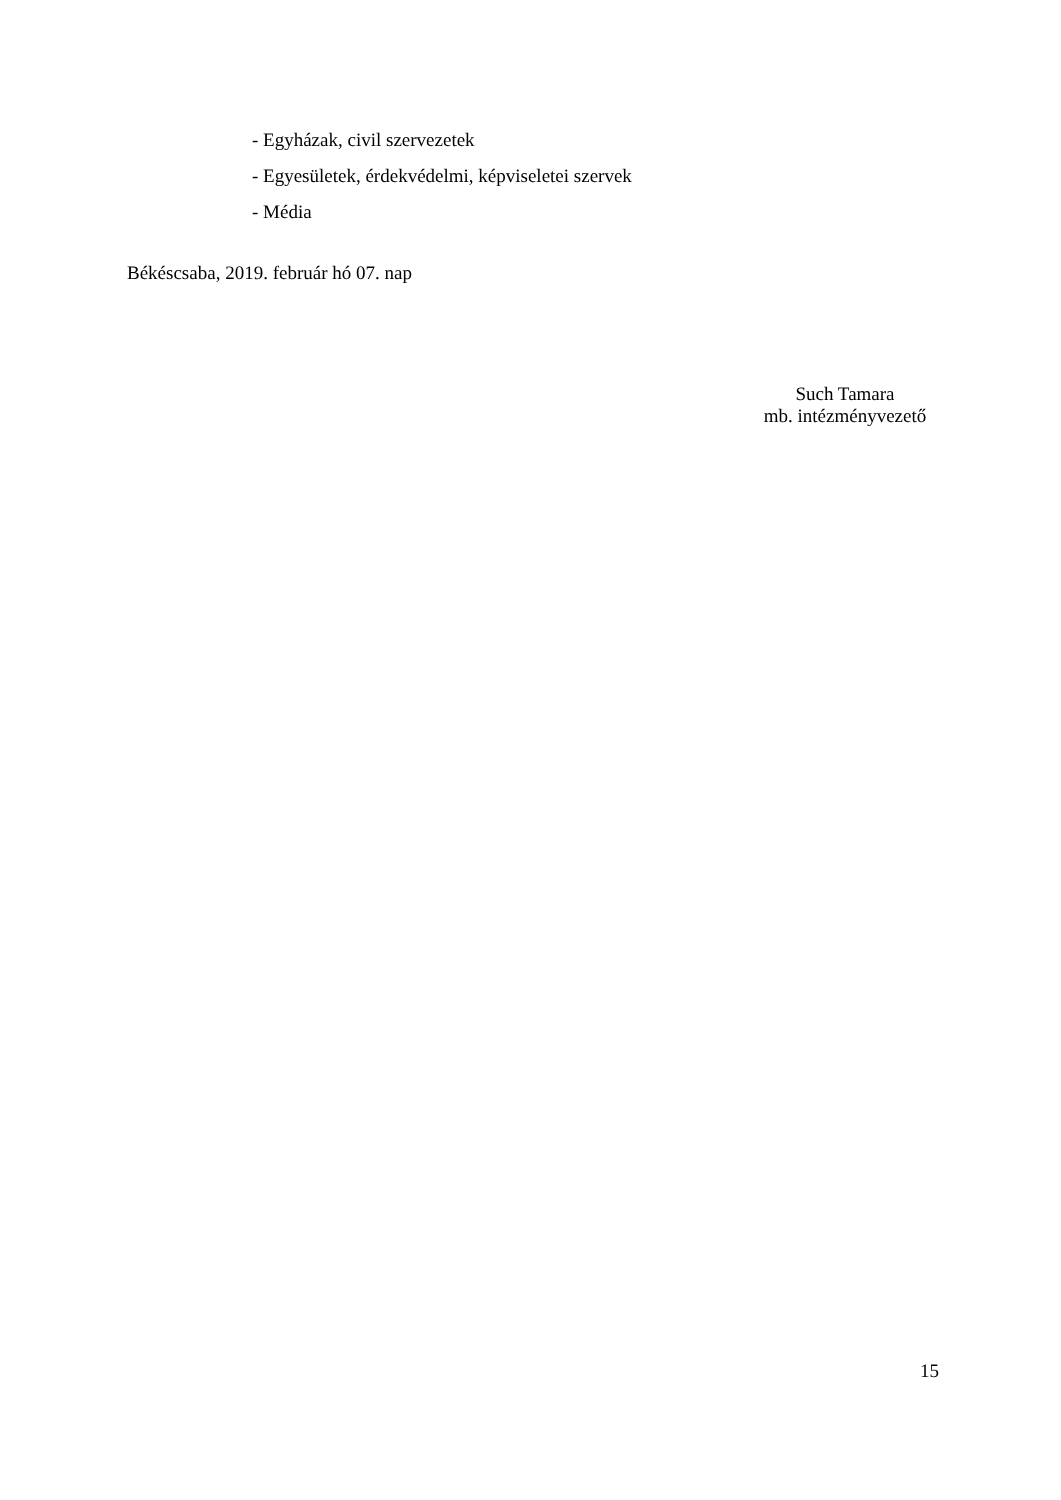- Egyházak, civil szervezetek
- Egyesületek, érdekvédelmi, képviseletei szervek
- Média
Békéscsaba, 2019. február hó 07. nap
Such Tamara
mb. intézményvezető
15